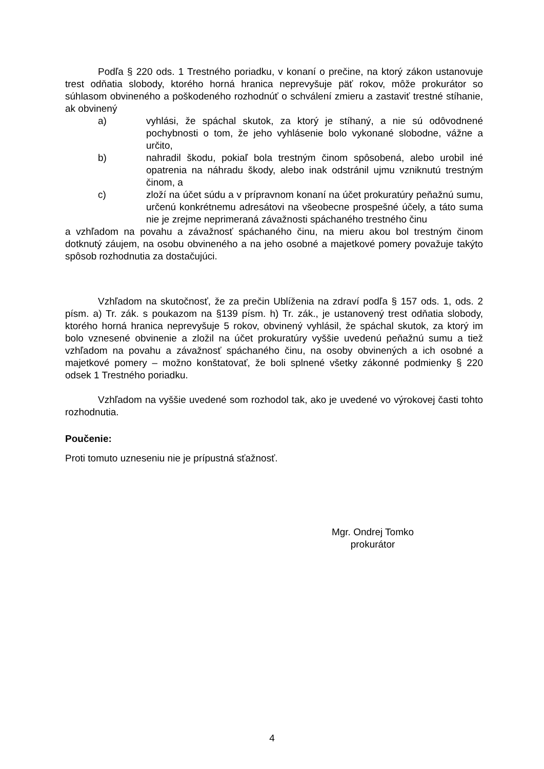Podľa § 220 ods. 1 Trestného poriadku, v konaní o prečine, na ktorý zákon ustanovuje trest odňatia slobody, ktorého horná hranica neprevyšuje päť rokov, môže prokurátor so súhlasom obvineného a poškodeného rozhodnúť o schválení zmieru a zastaviť trestné stíhanie, ak obvinený
a) vyhlási, že spáchal skutok, za ktorý je stíhaný, a nie sú odôvodnené pochybnosti o tom, že jeho vyhlásenie bolo vykonané slobodne, vážne a určito,
b) nahradil škodu, pokiaľ bola trestným činom spôsobená, alebo urobil iné opatrenia na náhradu škody, alebo inak odstránil ujmu vzniknutú trestným činom, a
c) zloží na účet súdu a v prípravnom konaní na účet prokuratúry peňažnú sumu, určenú konkrétnemu adresátovi na všeobecne prospešné účely, a táto suma nie je zrejme neprimeraná závažnosti spáchaného trestného činu
a vzhľadom na povahu a závažnosť spáchaného činu, na mieru akou bol trestným činom dotknutý záujem, na osobu obvineného a na jeho osobné a majetkové pomery považuje takýto spôsob rozhodnutia za dostačujúci.
Vzhľadom na skutočnosť, že za prečin Ublíženia na zdraví podľa § 157 ods. 1, ods. 2 písm. a) Tr. zák. s poukazom na §139 písm. h) Tr. zák., je ustanovený trest odňatia slobody, ktorého horná hranica neprevyšuje 5 rokov, obvinený vyhlásil, že spáchal skutok, za ktorý im bolo vznesené obvinenie a zložil na účet prokuratúry vyššie uvedenú peňažnú sumu a tiež vzhľadom na povahu a závažnosť spáchaného činu, na osoby obvinených a ich osobné a majetkové pomery – možno konštatovať, že boli splnené všetky zákonné podmienky § 220 odsek 1 Trestného poriadku.
Vzhľadom na vyššie uvedené som rozhodol tak, ako je uvedené vo výrokovej časti tohto rozhodnutia.
Poučenie:
Proti tomuto uzneseniu nie je prípustná sťažnosť.
Mgr. Ondrej Tomko
prokurátor
4